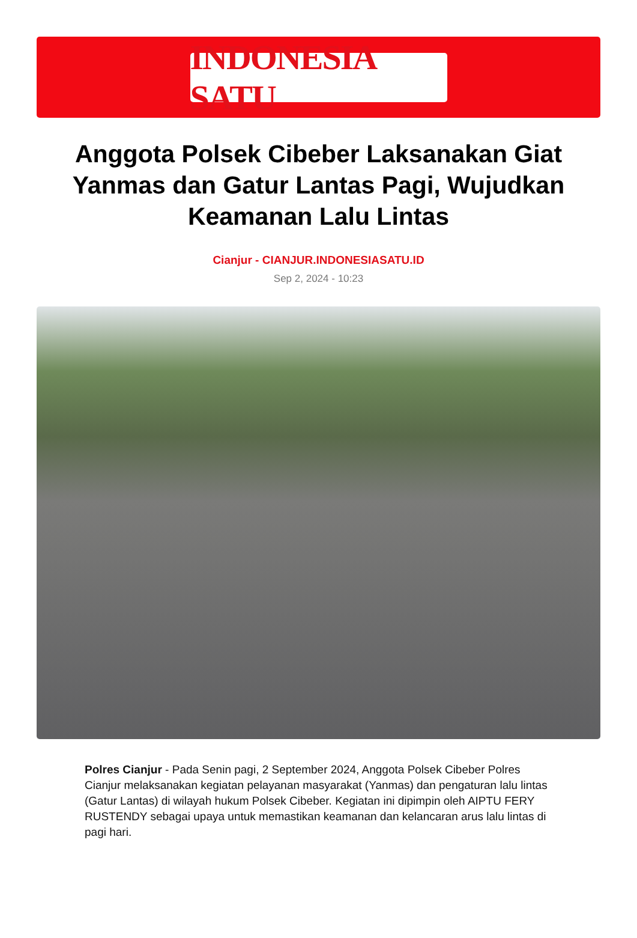INDONESIA SATU
Anggota Polsek Cibeber Laksanakan Giat Yanmas dan Gatur Lantas Pagi, Wujudkan Keamanan Lalu Lintas
Cianjur - CIANJUR.INDONESIASATU.ID
Sep 2, 2024 - 10:23
Polres Cianjur - Pada Senin pagi, 2 September 2024, Anggota Polsek Cibeber Polres Cianjur melaksanakan kegiatan pelayanan masyarakat (Yanmas) dan pengaturan lalu lintas (Gatur Lantas) di wilayah hukum Polsek Cibeber. Kegiatan ini dipimpin oleh AIPTU FERY RUSTENDY sebagai upaya untuk memastikan keamanan dan kelancaran arus lalu lintas di pagi hari.